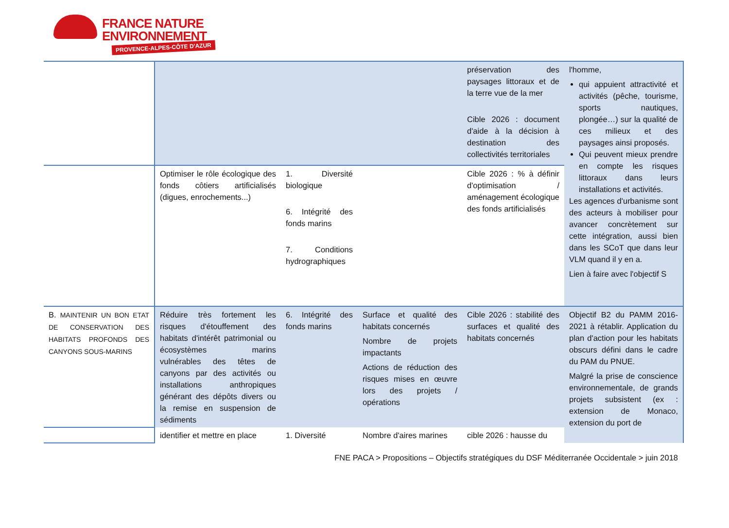FRANCE NATURE
ENVIRONNEMENT
PROVENCE-ALPES-CÔTE D'AZUR
| | | | | préservation des paysages littoraux et de la terre vue de la mer Cible 2026 : document d'aide à la décision à destination des collectivités territoriales | l'homme, qui appuient attractivité et activités (pêche, tourisme, sports nautiques, plongée…) sur la qualité de ces milieux et des paysages ainsi proposés. Qui peuvent mieux prendre en compte les risques littoraux dans leurs installations et activités. Les agences d'urbanisme sont des acteurs à mobiliser pour avancer concrètement sur cette intégration, aussi bien dans les SCoT que dans leur VLM quand il y en a. Lien à faire avec l'objectif S |
| | Optimiser le rôle écologique des fonds côtiers artificialisés (digues, enrochements...) | 1. Diversité biologique 6. Intégrité des fonds marins 7. Conditions hydrographiques | | Cible 2026 : % à définir d'optimisation / aménagement écologique des fonds artificialisés | |
| B. MAINTENIR UN BON ETAT DE CONSERVATION DES HABITATS PROFONDS DES CANYONS SOUS-MARINS | Réduire très fortement les risques d'étouffement des habitats d'intérêt patrimonial ou écosystèmes marins vulnérables des têtes de canyons par des activités ou installations anthropiques générant des dépôts divers ou la remise en suspension de sédiments | 6. Intégrité des fonds marins | Surface et qualité des habitats concernés Nombre de projets impactants Actions de réduction des risques mises en œuvre lors des projets / opérations | Cible 2026 : stabilité des surfaces et qualité des habitats concernés | Objectif B2 du PAMM 2016-2021 à rétablir. Application du plan d'action pour les habitats obscurs défini dans le cadre du PAM du PNUE. Malgré la prise de conscience environnementale, de grands projets subsistent (ex : extension de Monaco, extension du port de |
| | identifier et mettre en place | 1. Diversité | Nombre d'aires marines | cible 2026 : hausse du | |
FNE PACA > Propositions – Objectifs stratégiques du DSF Méditerranée Occidentale > juin 2018